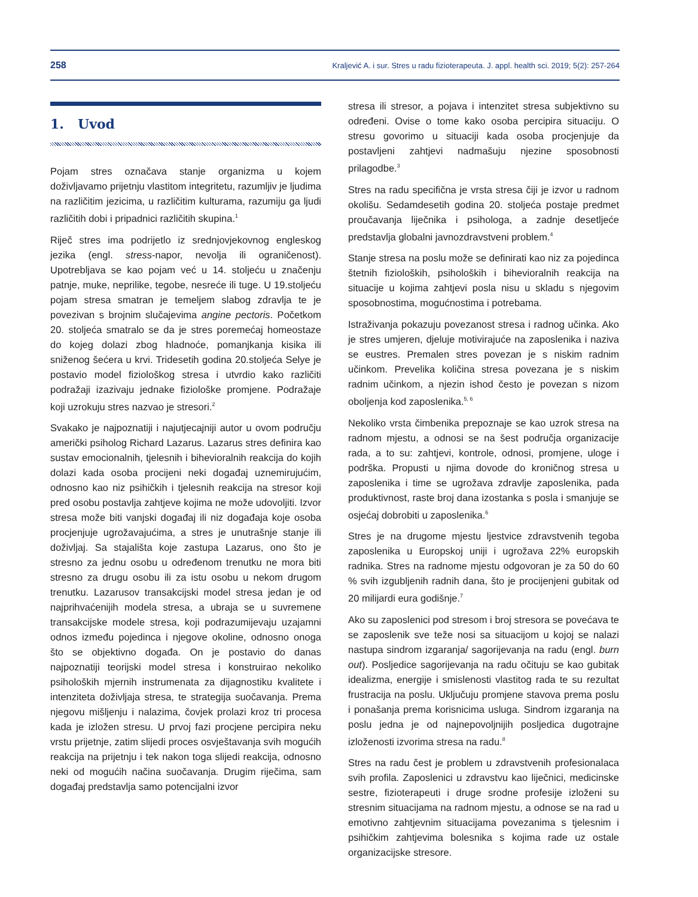258 Kraljević A. i sur. Stres u radu fizioterapeuta. J. appl. health sci. 2019; 5(2): 257-264
1. Uvod
Pojam stres označava stanje organizma u kojem doživljavamo prijetnju vlastitom integritetu, razumljiv je ljudima na različitim jezicima, u različitim kulturama, razumiju ga ljudi različitih dobi i pripadnici različitih skupina.<sup>1</sup>
Riječ stres ima podrijetlo iz srednjovjekovnog engleskog jezika (engl. stress-napor, nevolja ili ograničenost). Upotrebljava se kao pojam već u 14. stoljeću u značenju patnje, muke, neprilike, tegobe, nesreće ili tuge. U 19.stoljeću pojam stresa smatran je temeljem slabog zdravlja te je povezivan s brojnim slučajevima angine pectoris. Početkom 20. stoljeća smatralo se da je stres poremećaj homeostaze do kojeg dolazi zbog hladnoće, pomanjkanja kisika ili sniženog šećera u krvi. Tridesetih godina 20.stoljeća Selye je postavio model fiziološkog stresa i utvrdio kako različiti podražaji izazivaju jednake fiziološke promjene. Podražaje koji uzrokuju stres nazvao je stresori.<sup>2</sup>
Svakako je najpoznatiji i najutjecajniji autor u ovom području američki psiholog Richard Lazarus. Lazarus stres definira kao sustav emocionalnih, tjelesnih i bihevioralnih reakcija do kojih dolazi kada osoba procijeni neki događaj uznemirujućim, odnosno kao niz psihičkih i tjelesnih reakcija na stresor koji pred osobu postavlja zahtjeve kojima ne može udovoljiti. Izvor stresa može biti vanjski događaj ili niz događaja koje osoba procjenjuje ugrožavajućima, a stres je unutrašnje stanje ili doživljaj. Sa stajališta koje zastupa Lazarus, ono što je stresno za jednu osobu u određenom trenutku ne mora biti stresno za drugu osobu ili za istu osobu u nekom drugom trenutku. Lazarusov transakcijski model stresa jedan je od najprihvaćenijih modela stresa, a ubraja se u suvremene transakcijske modele stresa, koji podrazumijevaju uzajamni odnos između pojedinca i njegove okoline, odnosno onoga što se objektivno događa. On je postavio do danas najpoznatiji teorijski model stresa i konstruirao nekoliko psiholoških mjernih instrumenata za dijagnostiku kvalitete i intenziteta doživljaja stresa, te strategija suočavanja. Prema njegovu mišljenju i nalazima, čovjek prolazi kroz tri procesa kada je izložen stresu. U prvoj fazi procjene percipira neku vrstu prijetnje, zatim slijedi proces osvještavanja svih mogućih reakcija na prijetnju i tek nakon toga slijedi reakcija, odnosno neki od mogućih načina suočavanja. Drugim riječima, sam događaj predstavlja samo potencijalni izvor
stresa ili stresor, a pojava i intenzitet stresa subjektivno su određeni. Ovise o tome kako osoba percipira situaciju. O stresu govorimo u situaciji kada osoba procjenjuje da postavljeni zahtjevi nadmašuju njezine sposobnosti prilagodbe.<sup>3</sup>
Stres na radu specifična je vrsta stresa čiji je izvor u radnom okolišu. Sedamdesetih godina 20. stoljeća postaje predmet proučavanja liječnika i psihologa, a zadnje desetljeće predstavlja globalni javnozdravstveni problem.<sup>4</sup>
Stanje stresa na poslu može se definirati kao niz za pojedinca štetnih fizioloških, psiholoških i bihevioralnih reakcija na situacije u kojima zahtjevi posla nisu u skladu s njegovim sposobnostima, mogućnostima i potrebama.
Istraživanja pokazuju povezanost stresa i radnog učinka. Ako je stres umjeren, djeluje motivirajuće na zaposlenika i naziva se eustres. Premalen stres povezan je s niskim radnim učinkom. Prevelika količina stresa povezana je s niskim radnim učinkom, a njezin ishod često je povezan s nizom oboljenja kod zaposlenika.<sup>5, 6</sup>
Nekoliko vrsta čimbenika prepoznaje se kao uzrok stresa na radnom mjestu, a odnosi se na šest područja organizacije rada, a to su: zahtjevi, kontrole, odnosi, promjene, uloge i podrška. Propusti u njima dovode do kroničnog stresa u zaposlenika i time se ugrožava zdravlje zaposlenika, pada produktivnost, raste broj dana izostanka s posla i smanjuje se osjećaj dobrobiti u zaposlenika.<sup>6</sup>
Stres je na drugome mjestu ljestvice zdravstvenih tegoba zaposlenika u Europskoj uniji i ugrožava 22% europskih radnika. Stres na radnome mjestu odgovoran je za 50 do 60 % svih izgubljenih radnih dana, što je procijenjeni gubitak od 20 milijardi eura godišnje.<sup>7</sup>
Ako su zaposlenici pod stresom i broj stresora se povećava te se zaposlenik sve teže nosi sa situacijom u kojoj se nalazi nastupa sindrom izgaranja/ sagorijevanja na radu (engl. burn out). Posljedice sagorijevanja na radu očituju se kao gubitak idealizma, energije i smislenosti vlastitog rada te su rezultat frustracija na poslu. Uključuju promjene stavova prema poslu i ponašanja prema korisnicima usluga. Sindrom izgaranja na poslu jedna je od najnepovoljnijih posljedica dugotrajne izloženosti izvorima stresa na radu.<sup>8</sup>
Stres na radu čest je problem u zdravstvenih profesionalaca svih profila. Zaposlenici u zdravstvu kao liječnici, medicinske sestre, fizioterapeuti i druge srodne profesije izloženi su stresnim situacijama na radnom mjestu, a odnose se na rad u emotivno zahtjevnim situacijama povezanima s tjelesnim i psihičkim zahtjevima bolesnika s kojima rade uz ostale organizacijske stresore.